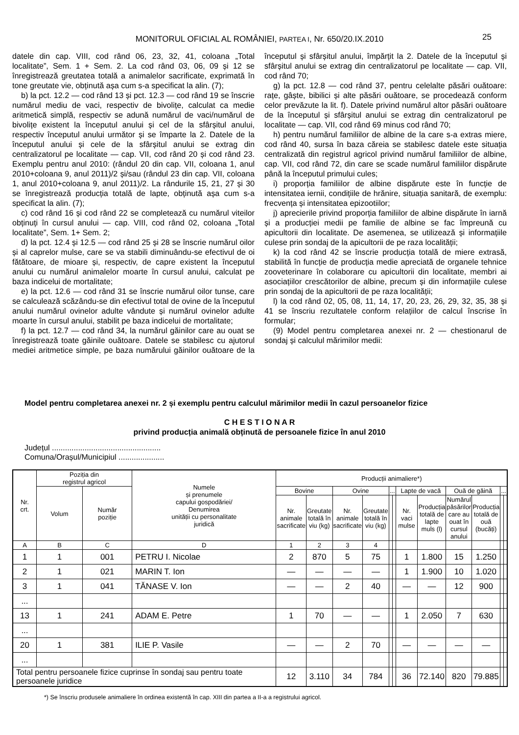MONITORUL OFICIAL AL ROMÂNIEI, PARTEA I, Nr. 650/20.IX.2010
25
datele din cap. VIII, cod rând 06, 23, 32, 41, coloana „Total localitate”, Sem. 1 + Sem. 2. La cod rând 03, 06, 09 și 12 se înregistrează greutatea totală a animalelor sacrificate, exprimată în tone greutate vie, obținută așa cum s-a specificat la alin. (7);
b) la pct. 12.2 — cod rând 13 și pct. 12.3 — cod rând 19 se înscrie numărul mediu de vaci, respectiv de bivolițe, calculat ca medie aritmetică simplă, respectiv se adună numărul de vaci/numărul de bivolițe existent la începutul anului și cel de la sfârșitul anului, respectiv începutul anului următor și se împarte la 2. Datele de la începutul anului și cele de la sfârșitul anului se extrag din centralizatorul pe localitate — cap. VII, cod rând 20 și cod rând 23. Exemplu pentru anul 2010: (rândul 20 din cap. VII, coloana 1, anul 2010+coloana 9, anul 2011)/2 și/sau (rândul 23 din cap. VII, coloana 1, anul 2010+coloana 9, anul 2011)/2. La rândurile 15, 21, 27 și 30 se înregistrează producția totală de lapte, obținută așa cum s-a specificat la alin. (7);
c) cod rând 16 și cod rând 22 se completează cu numărul viteilor obținuți în cursul anului — cap. VIII, cod rând 02, coloana „Total localitate”, Sem. 1+ Sem. 2;
d) la pct. 12.4 și 12.5 — cod rând 25 și 28 se înscrie numărul oilor și al caprelor mulse, care se va stabili diminuându-se efectivul de oi fătătoare, de mioare și, respectiv, de capre existent la începutul anului cu numărul animalelor moarte în cursul anului, calculat pe baza indicelui de mortalitate;
e) la pct. 12.6 — cod rând 31 se înscrie numărul oilor tunse, care se calculează scăzându-se din efectivul total de ovine de la începutul anului numărul ovinelor adulte vândute și numărul ovinelor adulte moarte în cursul anului, stabilit pe baza indicelui de mortalitate;
f) la pct. 12.7 — cod rând 34, la numărul găinilor care au ouat se înregistrează toate găinile ouătoare. Datele se stabilesc cu ajutorul mediei aritmetice simple, pe baza numărului găinilor ouătoare de la începutul și sfârșitul anului, împărțit la 2. Datele de la începutul și sfârșitul anului se extrag din centralizatorul pe localitate — cap. VII, cod rând 70;
g) la pct. 12.8 — cod rând 37, pentru celelalte păsări ouătoare: rațe, gâște, bibilici și alte păsări ouătoare, se procedează conform celor prevăzute la lit. f). Datele privind numărul altor păsări ouătoare de la începutul și sfârșitul anului se extrag din centralizatorul pe localitate — cap. VII, cod rând 69 minus cod rând 70;
h) pentru numărul familiilor de albine de la care s-a extras miere, cod rând 40, sursa în baza căreia se stabilesc datele este situația centralizată din registrul agricol privind numărul familiilor de albine, cap. VII, cod rând 72, din care se scade numărul familiilor dispărute până la începutul primului cules;
i) proporția familiilor de albine dispărute este în funcție de intensitatea iernii, condițiile de hrănire, situația sanitară, de exemplu: frecvența și intensitatea epizootiilor;
j) aprecierile privind proporția familiilor de albine dispărute în iarnă și a producției medii pe familie de albine se fac împreună cu apicultorii din localitate. De asemenea, se utilizează și informațiile culese prin sondaj de la apicultorii de pe raza localității;
k) la cod rând 42 se înscrie producția totală de miere extrasă, stabilită în funcție de producția medie apreciată de organele tehnice zooveterinare în colaborare cu apicultorii din localitate, membri ai asociațiilor crescătorilor de albine, precum și din informațiile culese prin sondaj de la apicultorii de pe raza localității;
l) la cod rând 02, 05, 08, 11, 14, 17, 20, 23, 26, 29, 32, 35, 38 și 41 se înscriu rezultatele conform relațiilor de calcul înscrise în formular;
(9) Model pentru completarea anexei nr. 2 — chestionarul de sondaj și calculul mărimilor medii:
Model pentru completarea anexei nr. 2 și exemplu pentru calculul mărimilor medii în cazul persoanelor fizice
C H E S T I O N A R
privind producția animală obținută de persoanele fizice în anul 2010
Județul ..................................................
Comuna/Orașul/Municipiul .....................
| Nr. crt. | Poziția din registrul agricol | | Numele și prenumele capului gospodăriei/ Denumirea unității cu personalitate juridică | Producții animaliere*) | | | | | | | | | | | |
| --- | --- | --- | --- | --- | --- | --- | --- | --- | --- | --- | --- | --- | --- | --- | --- |
| | Volum | Număr poziție | | Bovine | | Ovine | | ... | | Lapte de vacă | | Ouă de găină | | ... | |
| | | | | Nr. animale sacrificate | Greutate totală în viu (kg) | Nr. animale sacrificate | Greutate totală în viu (kg) | | | Nr. vaci mulse | Producția totală de lapte muls (l) | Numărul păsărilor care au ouat în cursul anului | Producția totală de ouă (bucăți) | | |
| A | B | C | D | 1 | 2 | 3 | 4 | | | | | | | | |
| 1 | 1 | 001 | PETRU I. Nicolae | 2 | 870 | 5 | 75 | | | 1 | 1.800 | 15 | 1.250 | | |
| 2 | 1 | 021 | MARIN T. Ion | — | — | — | — | | | 1 | 1.900 | 10 | 1.020 | | |
| 3 | 1 | 041 | TĂNASE V. Ion | — | — | 2 | 40 | | | — | — | 12 | 900 | | |
| ... | | | | | | | | | | | | | | | |
| 13 | 1 | 241 | ADAM E. Petre | 1 | 70 | — | — | | | 1 | 2.050 | 7 | 630 | | |
| ... | | | | | | | | | | | | | | | |
| 20 | 1 | 381 | ILIE P. Vasile | — | — | 2 | 70 | | | — | — | — | — | | |
| ... | | | | | | | | | | | | | | | |
| Total pentru persoanele fizice cuprinse în sondaj sau pentru toate persoanele juridice | | | | 12 | 3.110 | 34 | 784 | | | 36 | 72.140 | 820 | 79.885 | | |
*) Se înscriu produsele animaliere în ordinea existentă în cap. XIII din partea a II-a a registrului agricol.